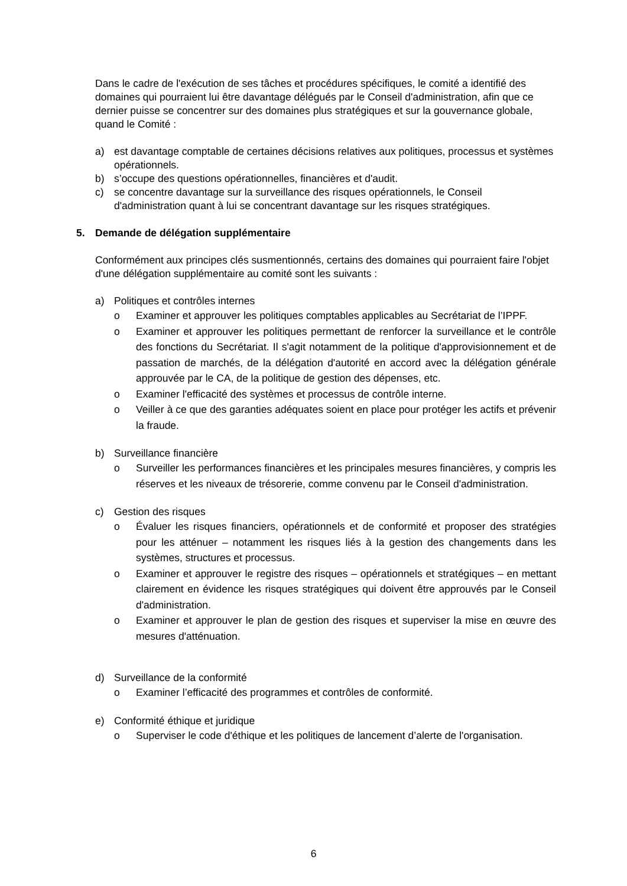Dans le cadre de l'exécution de ses tâches et procédures spécifiques, le comité a identifié des domaines qui pourraient lui être davantage délégués par le Conseil d'administration, afin que ce dernier puisse se concentrer sur des domaines plus stratégiques et sur la gouvernance globale, quand le Comité :
a) est davantage comptable de certaines décisions relatives aux politiques, processus et systèmes opérationnels.
b) s’occupe des questions opérationnelles, financières et d'audit.
c) se concentre davantage sur la surveillance des risques opérationnels, le Conseil d'administration quant à lui se concentrant davantage sur les risques stratégiques.
5. Demande de délégation supplémentaire
Conformément aux principes clés susmentionnés, certains des domaines qui pourraient faire l'objet d'une délégation supplémentaire au comité sont les suivants :
a) Politiques et contrôles internes
o Examiner et approuver les politiques comptables applicables au Secrétariat de l’IPPF.
o Examiner et approuver les politiques permettant de renforcer la surveillance et le contrôle des fonctions du Secrétariat. Il s'agit notamment de la politique d'approvisionnement et de passation de marchés, de la délégation d'autorité en accord avec la délégation générale approuvée par le CA, de la politique de gestion des dépenses, etc.
o Examiner l'efficacité des systèmes et processus de contrôle interne.
o Veiller à ce que des garanties adéquates soient en place pour protéger les actifs et prévenir la fraude.
b) Surveillance financière
o Surveiller les performances financières et les principales mesures financières, y compris les réserves et les niveaux de trésorerie, comme convenu par le Conseil d'administration.
c) Gestion des risques
o Évaluer les risques financiers, opérationnels et de conformité et proposer des stratégies pour les atténuer – notamment les risques liés à la gestion des changements dans les systèmes, structures et processus.
o Examiner et approuver le registre des risques – opérationnels et stratégiques – en mettant clairement en évidence les risques stratégiques qui doivent être approuvés par le Conseil d'administration.
o Examiner et approuver le plan de gestion des risques et superviser la mise en œuvre des mesures d'atténuation.
d) Surveillance de la conformité
o Examiner l’efficacité des programmes et contrôles de conformité.
e) Conformité éthique et juridique
o Superviser le code d'éthique et les politiques de lancement d’alerte de l'organisation.
6